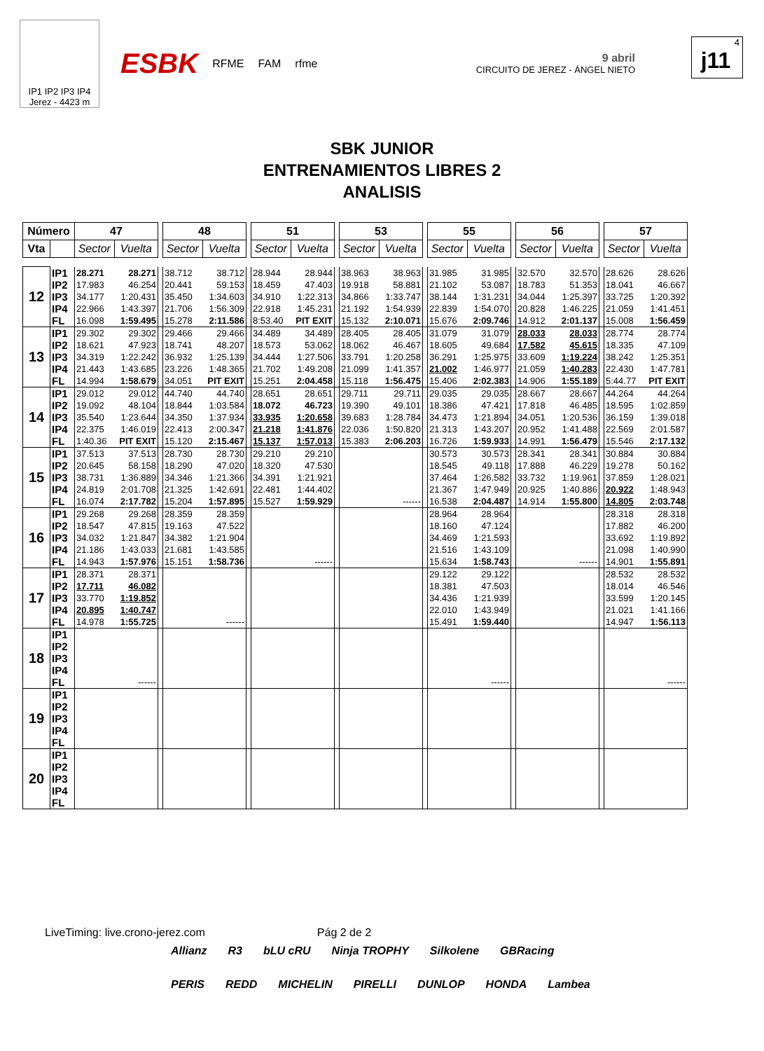IP1 IP2 IP3 IP4
Jerez - 4423 m
ESBK RFME FAM rfme
9 abril
CIRCUITO DE JEREZ - ÁNGEL NIETO
4
j11
SBK JUNIOR
ENTRENAMIENTOS LIBRES 2
ANALISIS
| Número | | 47 | | | 48 | | | 51 | | | 53 | | | 55 | | | 56 | | | 57 | |
| Vta | | Sector | Vuelta | | Sector | Vuelta | | Sector | Vuelta | | Sector | Vuelta | | Sector | Vuelta | | Sector | Vuelta | | Sector | Vuelta |
| 12 | IP1 | 28.271 | 28.271 | | 38.712 | 38.712 | | 28.944 | 28.944 | | 38.963 | 38.963 | | 31.985 | 31.985 | | 32.570 | 32.570 | | 28.626 | 28.626 |
| | IP2 | 17.983 | 46.254 | | 20.441 | 59.153 | | 18.459 | 47.403 | | 19.918 | 58.881 | | 21.102 | 53.087 | | 18.783 | 51.353 | | 18.041 | 46.667 |
| | IP3 | 34.177 | 1:20.431 | | 35.450 | 1:34.603 | | 34.910 | 1:22.313 | | 34.866 | 1:33.747 | | 38.144 | 1:31.231 | | 34.044 | 1:25.397 | | 33.725 | 1:20.392 |
| | IP4 | 22.966 | 1:43.397 | | 21.706 | 1:56.309 | | 22.918 | 1:45.231 | | 21.192 | 1:54.939 | | 22.839 | 1:54.070 | | 20.828 | 1:46.225 | | 21.059 | 1:41.451 |
| | FL | 16.098 | 1:59.495 | | 15.278 | 2:11.586 | | 8:53.40 | PIT EXIT | | 15.132 | 2:10.071 | | 15.676 | 2:09.746 | | 14.912 | 2:01.137 | | 15.008 | 1:56.459 |
| 13 | IP1 | 29.302 | 29.302 | | 29.466 | 29.466 | | 34.489 | 34.489 | | 28.405 | 28.405 | | 31.079 | 31.079 | | 28.033 | 28.033 | | 28.774 | 28.774 |
| | IP2 | 18.621 | 47.923 | | 18.741 | 48.207 | | 18.573 | 53.062 | | 18.062 | 46.467 | | 18.605 | 49.684 | | 17.582 | 45.615 | | 18.335 | 47.109 |
| | IP3 | 34.319 | 1:22.242 | | 36.932 | 1:25.139 | | 34.444 | 1:27.506 | | 33.791 | 1:20.258 | | 36.291 | 1:25.975 | | 33.609 | 1:19.224 | | 38.242 | 1:25.351 |
| | IP4 | 21.443 | 1:43.685 | | 23.226 | 1:48.365 | | 21.702 | 1:49.208 | | 21.099 | 1:41.357 | | 21.002 | 1:46.977 | | 21.059 | 1:40.283 | | 22.430 | 1:47.781 |
| | FL | 14.994 | 1:58.679 | | 34.051 | PIT EXIT | | 15.251 | 2:04.458 | | 15.118 | 1:56.475 | | 15.406 | 2:02.383 | | 14.906 | 1:55.189 | | 5:44.77 | PIT EXIT |
| 14 | IP1 | 29.012 | 29.012 | | 44.740 | 44.740 | | 28.651 | 28.651 | | 29.711 | 29.711 | | 29.035 | 29.035 | | 28.667 | 28.667 | | 44.264 | 44.264 |
| | IP2 | 19.092 | 48.104 | | 18.844 | 1:03.584 | | 18.072 | 46.723 | | 19.390 | 49.101 | | 18.386 | 47.421 | | 17.818 | 46.485 | | 18.595 | 1:02.859 |
| | IP3 | 35.540 | 1:23.644 | | 34.350 | 1:37.934 | | 33.935 | 1:20.658 | | 39.683 | 1:28.784 | | 34.473 | 1:21.894 | | 34.051 | 1:20.536 | | 36.159 | 1:39.018 |
| | IP4 | 22.375 | 1:46.019 | | 22.413 | 2:00.347 | | 21.218 | 1:41.876 | | 22.036 | 1:50.820 | | 21.313 | 1:43.207 | | 20.952 | 1:41.488 | | 22.569 | 2:01.587 |
| | FL | 1:40.36 | PIT EXIT | | 15.120 | 2:15.467 | | 15.137 | 1:57.013 | | 15.383 | 2:06.203 | | 16.726 | 1:59.933 | | 14.991 | 1:56.479 | | 15.546 | 2:17.132 |
| 15 | IP1 | 37.513 | 37.513 | | 28.730 | 28.730 | | 29.210 | 29.210 | | | | | 30.573 | 30.573 | | 28.341 | 28.341 | | 30.884 | 30.884 |
| | IP2 | 20.645 | 58.158 | | 18.290 | 47.020 | | 18.320 | 47.530 | | | | | 18.545 | 49.118 | | 17.888 | 46.229 | | 19.278 | 50.162 |
| | IP3 | 38.731 | 1:36.889 | | 34.346 | 1:21.366 | | 34.391 | 1:21.921 | | | | | 37.464 | 1:26.582 | | 33.732 | 1:19.961 | | 37.859 | 1:28.021 |
| | IP4 | 24.819 | 2:01.708 | | 21.325 | 1:42.691 | | 22.481 | 1:44.402 | | | | | 21.367 | 1:47.949 | | 20.925 | 1:40.886 | | 20.922 | 1:48.943 |
| | FL | 16.074 | 2:17.782 | | 15.204 | 1:57.895 | | 15.527 | 1:59.929 | | | ------ | | 16.538 | 2:04.487 | | 14.914 | 1:55.800 | | 14.805 | 2:03.748 |
| 16 | IP1 | 29.268 | 29.268 | | 28.359 | 28.359 | | | | | | | | 28.964 | 28.964 | | | | | 28.318 | 28.318 |
| | IP2 | 18.547 | 47.815 | | 19.163 | 47.522 | | | | | | | | 18.160 | 47.124 | | | | | 17.882 | 46.200 |
| | IP3 | 34.032 | 1:21.847 | | 34.382 | 1:21.904 | | | | | | | | 34.469 | 1:21.593 | | | | | 33.692 | 1:19.892 |
| | IP4 | 21.186 | 1:43.033 | | 21.681 | 1:43.585 | | | | | | | | 21.516 | 1:43.109 | | | | | 21.098 | 1:40.990 |
| | FL | 14.943 | 1:57.976 | | 15.151 | 1:58.736 | | | ------ | | | | | 15.634 | 1:58.743 | | | ------ | | 14.901 | 1:55.891 |
| 17 | IP1 | 28.371 | 28.371 | | | | | | | | | | | 29.122 | 29.122 | | | | | 28.532 | 28.532 |
| | IP2 | 17.711 | 46.082 | | | | | | | | | | | 18.381 | 47.503 | | | | | 18.014 | 46.546 |
| | IP3 | 33.770 | 1:19.852 | | | | | | | | | | | 34.436 | 1:21.939 | | | | | 33.599 | 1:20.145 |
| | IP4 | 20.895 | 1:40.747 | | | | | | | | | | | 22.010 | 1:43.949 | | | | | 21.021 | 1:41.166 |
| | FL | 14.978 | 1:55.725 | | | ------ | | | | | | | | 15.491 | 1:59.440 | | | | | 14.947 | 1:56.113 |
| 18 | IP1 | | | | | | | | | | | | | | | | | | | | |
| | IP2 | | | | | | | | | | | | | | | | | | | | |
| | IP3 | | | | | | | | | | | | | | | | | | | | |
| | IP4 | | | | | | | | | | | | | | | | | | | | |
| | FL | | ------ | | | | | | | | | | | | ------ | | | | | | ------ |
| 19 | IP1 | | | | | | | | | | | | | | | | | | | | |
| | IP2 | | | | | | | | | | | | | | | | | | | | |
| | IP3 | | | | | | | | | | | | | | | | | | | | |
| | IP4 | | | | | | | | | | | | | | | | | | | | |
| | FL | | | | | | | | | | | | | | | | | | | | |
| 20 | IP1 | | | | | | | | | | | | | | | | | | | | |
| | IP2 | | | | | | | | | | | | | | | | | | | | |
| | IP3 | | | | | | | | | | | | | | | | | | | | |
| | IP4 | | | | | | | | | | | | | | | | | | | | |
| | FL | | | | | | | | | | | | | | | | | | | | |
LiveTiming: live.crono-jerez.com Pág 2 de 2
Allianz R3 bLU cRU Ninja TROPHY Silkolene GBRacing PERIS REDD MICHELIN PIRELLI DUNLOP HONDA Lambea